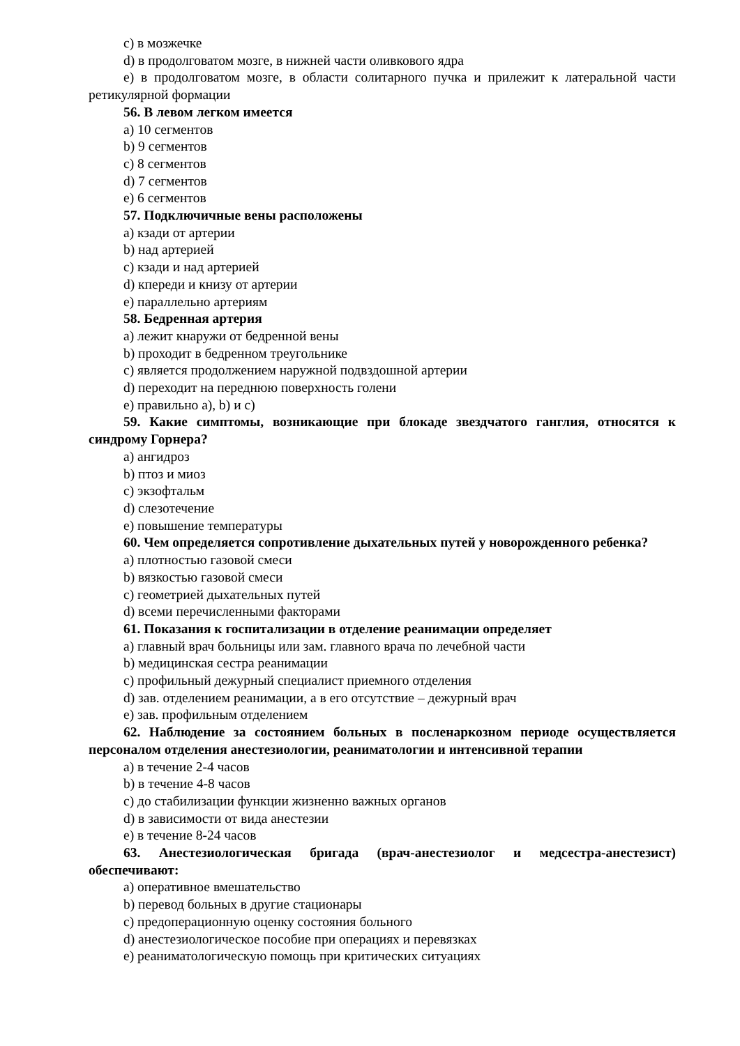c) в мозжечке
d) в продолговатом мозге, в нижней части оливкового ядра
e) в продолговатом мозге, в области солитарного пучка и прилежит к латеральной части ретикулярной формации
56. В левом легком имеется
a) 10 сегментов
b) 9 сегментов
c) 8 сегментов
d) 7 сегментов
e) 6 сегментов
57. Подключичные вены расположены
a) кзади от артерии
b) над артерией
c) кзади и над артерией
d) кпереди и книзу от артерии
e) параллельно артериям
58. Бедренная артерия
a) лежит кнаружи от бедренной вены
b) проходит в бедренном треугольнике
c) является продолжением наружной подвздошной артерии
d) переходит на переднюю поверхность голени
e) правильно a), b) и c)
59. Какие симптомы, возникающие при блокаде звездчатого ганглия, относятся к синдрому Горнера?
a) ангидроз
b) птоз и миоз
c) экзофтальм
d) слезотечение
e) повышение температуры
60. Чем определяется сопротивление дыхательных путей у новорожденного ребенка?
a) плотностью газовой смеси
b) вязкостью газовой смеси
c) геометрией дыхательных путей
d) всеми перечисленными факторами
61. Показания к госпитализации в отделение реанимации определяет
a) главный врач больницы или зам. главного врача по лечебной части
b) медицинская сестра реанимации
c) профильный дежурный специалист приемного отделения
d) зав. отделением реанимации, а в его отсутствие – дежурный врач
e) зав. профильным отделением
62. Наблюдение за состоянием больных в посленаркозном периоде осуществляется персоналом отделения анестезиологии, реаниматологии и интенсивной терапии
a) в течение 2-4 часов
b) в течение 4-8 часов
c) до стабилизации функции жизненно важных органов
d) в зависимости от вида анестезии
e) в течение 8-24 часов
63. Анестезиологическая бригада (врач-анестезиолог и медсестра-анестезист) обеспечивают:
a) оперативное вмешательство
b) перевод больных в другие стационары
c) предоперационную оценку состояния больного
d) анестезиологическое пособие при операциях и перевязках
e) реаниматологическую помощь при критических ситуациях